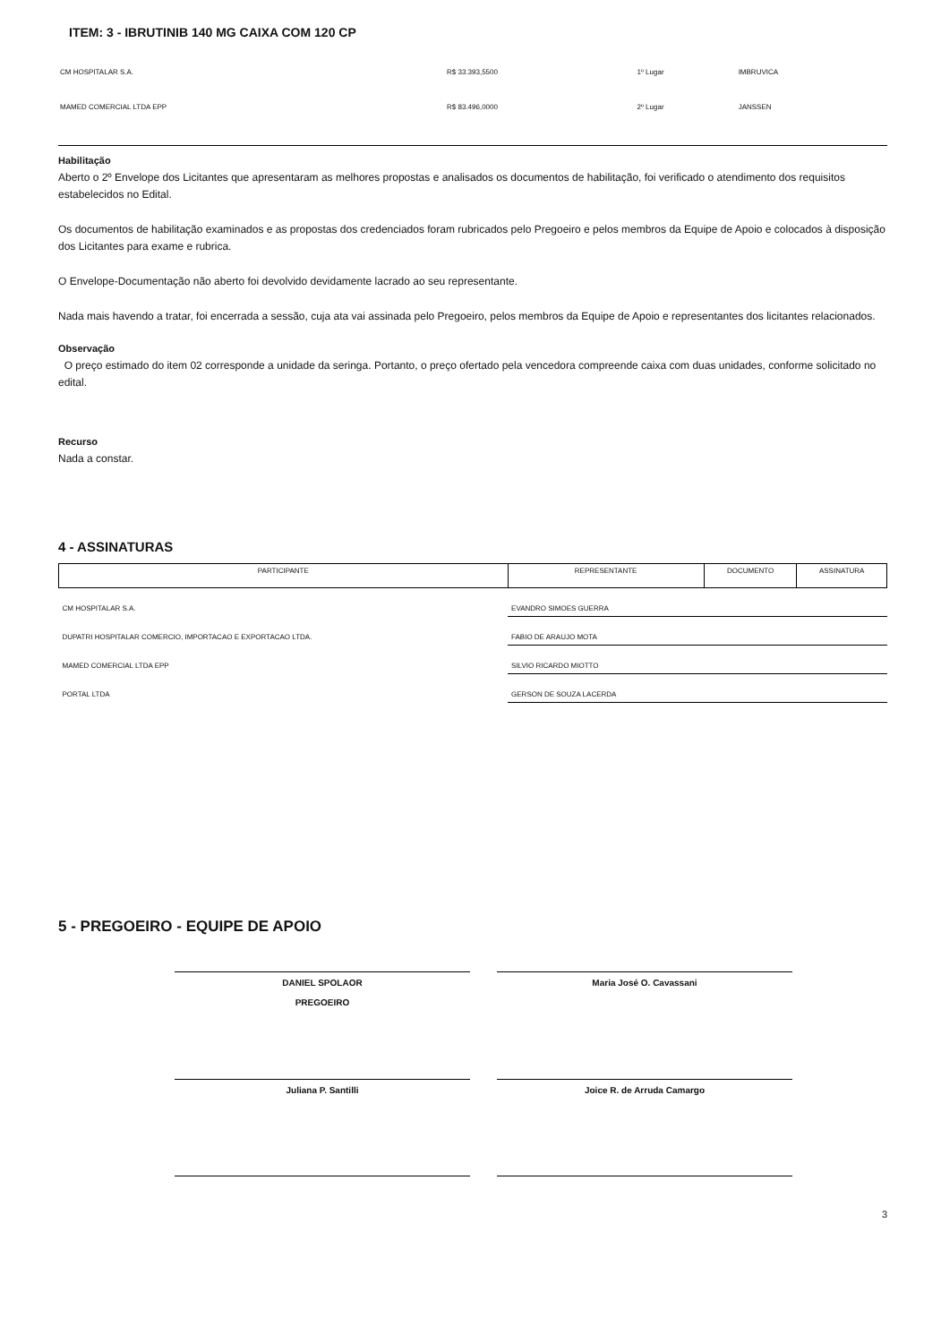ITEM: 3 - IBRUTINIB 140 MG CAIXA COM 120 CP
| CM HOSPITALAR S.A. | R$ 33.393,5500 | 1º Lugar | IMBRUVICA |
| MAMED COMERCIAL LTDA EPP | R$ 83.496,0000 | 2º Lugar | JANSSEN |
Habilitação
Aberto o 2º Envelope dos Licitantes que apresentaram as melhores propostas e analisados os documentos de habilitação, foi verificado o atendimento dos requisitos estabelecidos no Edital.
Os documentos de habilitação examinados e as propostas dos credenciados foram rubricados pelo Pregoeiro e pelos membros da Equipe de Apoio e colocados à disposição dos Licitantes para exame e rubrica.
O Envelope-Documentação não aberto foi devolvido devidamente lacrado ao seu representante.
Nada mais havendo a tratar, foi encerrada a sessão, cuja ata vai assinada pelo Pregoeiro, pelos membros da Equipe de Apoio e representantes dos licitantes relacionados.
Observação
O preço estimado do item 02 corresponde a unidade da seringa. Portanto, o preço ofertado pela vencedora compreende caixa com duas unidades, conforme solicitado no edital.
Recurso
Nada a constar.
4 - ASSINATURAS
| PARTICIPANTE | REPRESENTANTE | DOCUMENTO | ASSINATURA |
| --- | --- | --- | --- |
| CM HOSPITALAR S.A. | EVANDRO SIMOES GUERRA | | |
| DUPATRI HOSPITALAR COMERCIO, IMPORTACAO E EXPORTACAO LTDA. | FABIO DE ARAUJO MOTA | | |
| MAMED COMERCIAL LTDA EPP | SILVIO RICARDO MIOTTO | | |
| PORTAL LTDA | GERSON DE SOUZA LACERDA | | |
5 - PREGOEIRO - EQUIPE DE APOIO
DANIEL SPOLAOR
PREGOEIRO
Maria José O. Cavassani
Juliana P. Santilli
Joice R. de Arruda Camargo
3